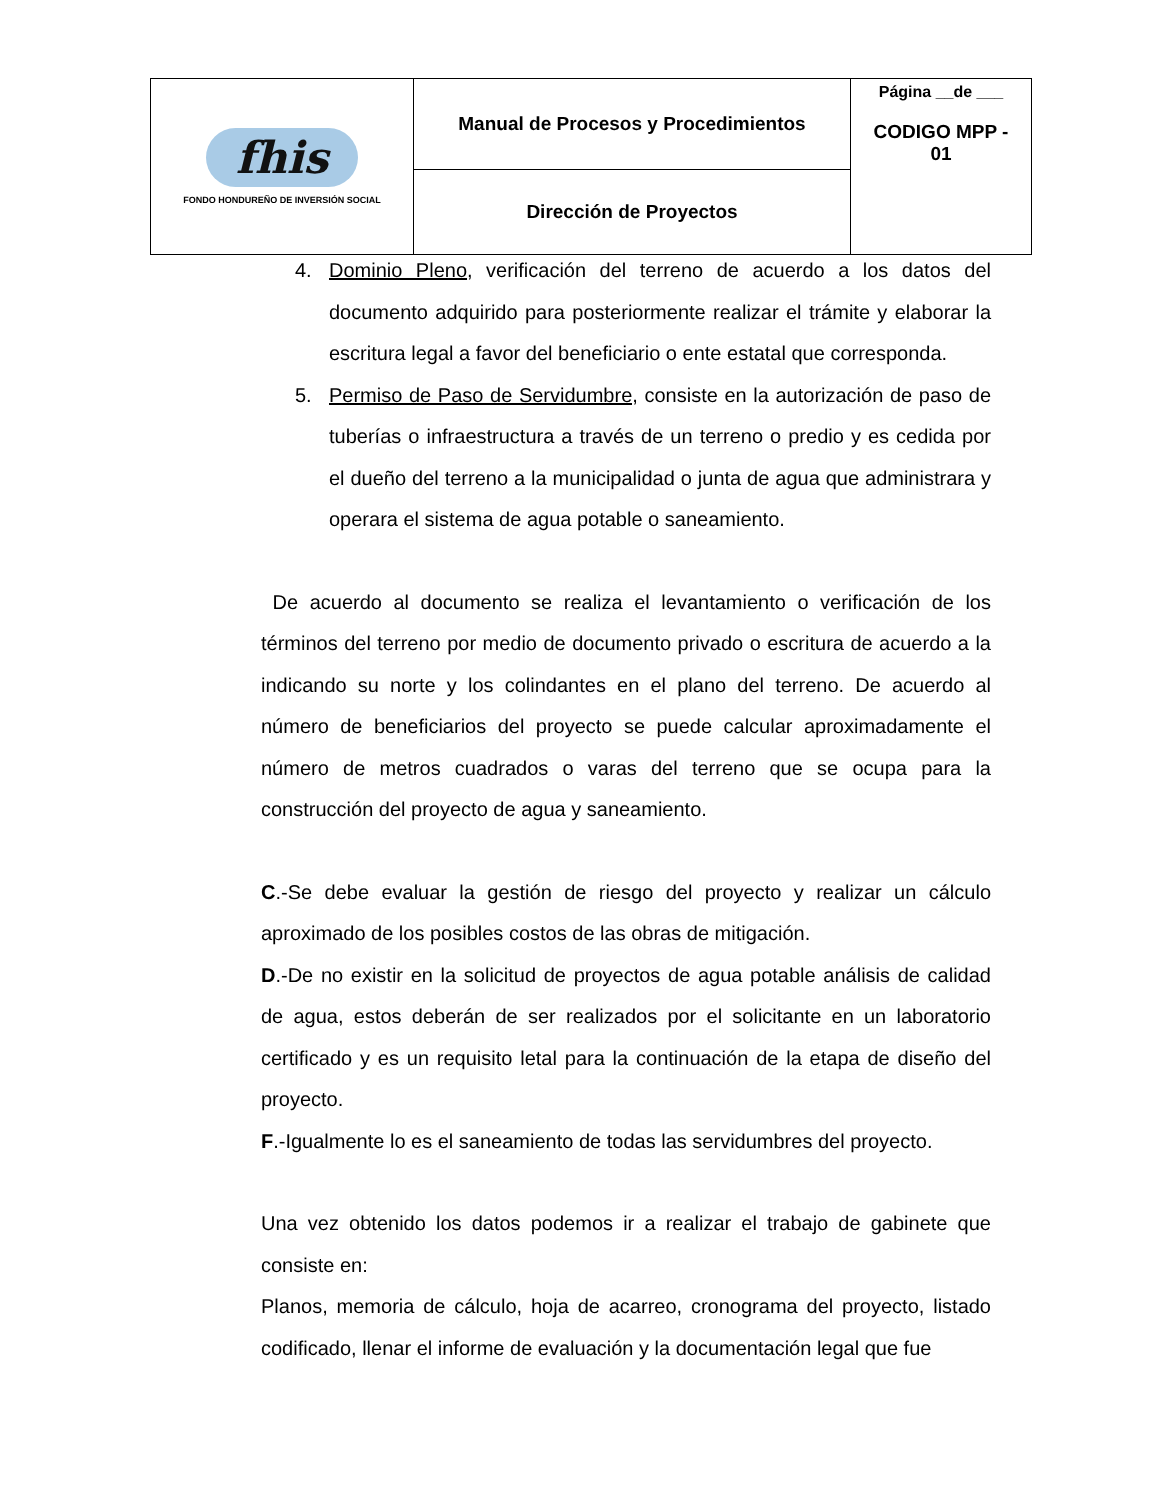| fhis FONDO HONDUREÑO DE INVERSIÓN SOCIAL | Manual de Procesos y Procedimientos | Página __de ___ CODIGO MPP - 01 |
| | Dirección de Proyectos | |
4. Dominio Pleno, verificación del terreno de acuerdo a los datos del documento adquirido para posteriormente realizar el trámite y elaborar la escritura legal a favor del beneficiario o ente estatal que corresponda.
5. Permiso de Paso de Servidumbre, consiste en la autorización de paso de tuberías o infraestructura a través de un terreno o predio y es cedida por el dueño del terreno a la municipalidad o junta de agua que administrara y operara el sistema de agua potable o saneamiento.
De acuerdo al documento se realiza el levantamiento o verificación de los términos del terreno por medio de documento privado o escritura de acuerdo a la indicando su norte y los colindantes en el plano del terreno. De acuerdo al número de beneficiarios del proyecto se puede calcular aproximadamente el número de metros cuadrados o varas del terreno que se ocupa para la construcción del proyecto de agua y saneamiento.
C.-Se debe evaluar la gestión de riesgo del proyecto y realizar un cálculo aproximado de los posibles costos de las obras de mitigación.
D.-De no existir en la solicitud de proyectos de agua potable análisis de calidad de agua, estos deberán de ser realizados por el solicitante en un laboratorio certificado y es un requisito letal para la continuación de la etapa de diseño del proyecto.
F.-Igualmente lo es el saneamiento de todas las servidumbres del proyecto.
Una vez obtenido los datos podemos ir a realizar el trabajo de gabinete que consiste en:
Planos, memoria de cálculo, hoja de acarreo, cronograma del proyecto, listado codificado, llenar el informe de evaluación y la documentación legal que fue